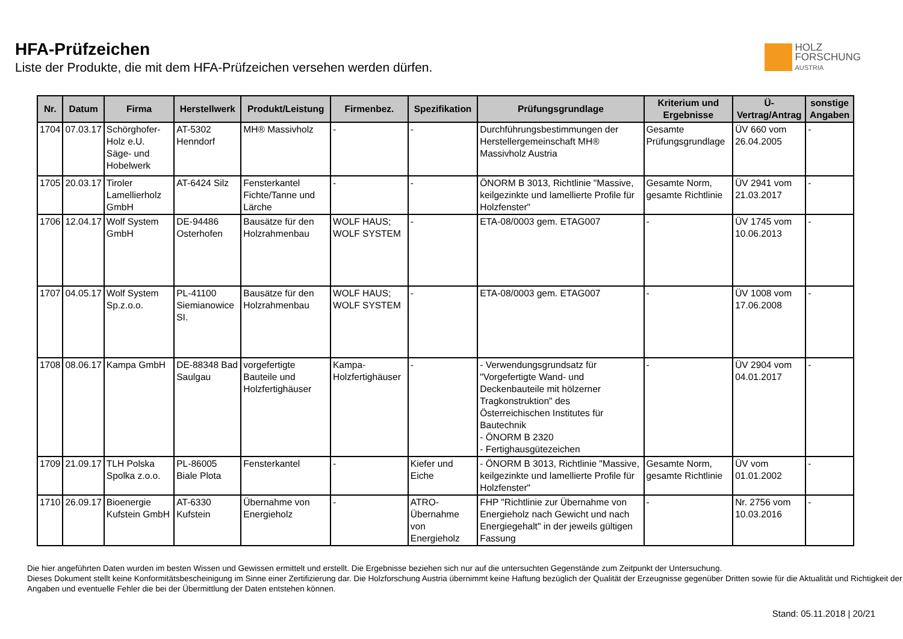HFA-Prüfzeichen
Liste der Produkte, die mit dem HFA-Prüfzeichen versehen werden dürfen.
HOLZ
FORSCHUNG
AUSTRIA
| Nr. | Datum | Firma | Herstellwerk | Produkt/Leistung | Firmenbez. | Spezifikation | Prüfungsgrundlage | Kriterium und Ergebnisse | Ü-Vertrag/Antrag | sonstige Angaben |
| --- | --- | --- | --- | --- | --- | --- | --- | --- | --- | --- |
| 1704 | 07.03.17 | Schörghofer-Holz e.U. Säge- und Hobelwerk | AT-5302 Henndorf | MH® Massivholz | - | - | Durchführungsbestimmungen der Herstellergemeinschaft MH® Massivholz Austria | Gesamte Prüfungsgrundlage | ÜV 660 vom 26.04.2005 | - |
| 1705 | 20.03.17 | Tiroler Lamellierholz GmbH | AT-6424 Silz | Fensterkantel Fichte/Tanne und Lärche | - | - | ÖNORM B 3013, Richtlinie "Massive, keilgezinkte und lamellierte Profile für Holzfenster" | Gesamte Norm, gesamte Richtlinie | ÜV 2941 vom 21.03.2017 | - |
| 1706 | 12.04.17 | Wolf System GmbH | DE-94486 Osterhofen | Bausätze für den Holzrahmenbau | WOLF HAUS; WOLF SYSTEM | - | ETA-08/0003 gem. ETAG007 | - | ÜV 1745 vom 10.06.2013 | - |
| 1707 | 04.05.17 | Wolf System Sp.z.o.o. | PL-41100 Siemianowice SI. | Bausätze für den Holzrahmenbau | WOLF HAUS; WOLF SYSTEM | - | ETA-08/0003 gem. ETAG007 | - | ÜV 1008 vom 17.06.2008 | - |
| 1708 | 08.06.17 | Kampa GmbH | DE-88348 Bad Saulgau | vorgefertigte Bauteile und Holzfertighäuser | Kampa-Holzfertighäuser | - | - Verwendungsgrundsatz für "Vorgefertigte Wand- und Deckenbauteile mit hölzerner Tragkonstruktion" des Österreichischen Institutes für Bautechnik - ÖNORM B 2320 - Fertighausgütezeichen | - | ÜV 2904 vom 04.01.2017 | - |
| 1709 | 21.09.17 | TLH Polska Spolka z.o.o. | PL-86005 Biale Plota | Fensterkantel | - | Kiefer und Eiche | - ÖNORM B 3013, Richtlinie "Massive, keilgezinkte und lamellierte Profile für Holzfenster" | Gesamte Norm, gesamte Richtlinie | ÜV vom 01.01.2002 | - |
| 1710 | 26.09.17 | Bioenergie Kufstein GmbH | AT-6330 Kufstein | Übernahme von Energieholz | - | ATRO-Übernahme von Energieholz | FHP "Richtlinie zur Übernahme von Energieholz nach Gewicht und nach Energiegehalt" in der jeweils gültigen Fassung | - | Nr. 2756 vom 10.03.2016 | - |
Die hier angeführten Daten wurden im besten Wissen und Gewissen ermittelt und erstellt. Die Ergebnisse beziehen sich nur auf die untersuchten Gegenstände zum Zeitpunkt der Untersuchung.
Dieses Dokument stellt keine Konformitätsbescheinigung im Sinne einer Zertifizierung dar. Die Holzforschung Austria übernimmt keine Haftung bezüglich der Qualität der Erzeugnisse gegenüber Dritten sowie für die Aktualität und Richtigkeit der Angaben und eventuelle Fehler die bei der Übermittlung der Daten entstehen können.
Stand: 05.11.2018 | 20/21